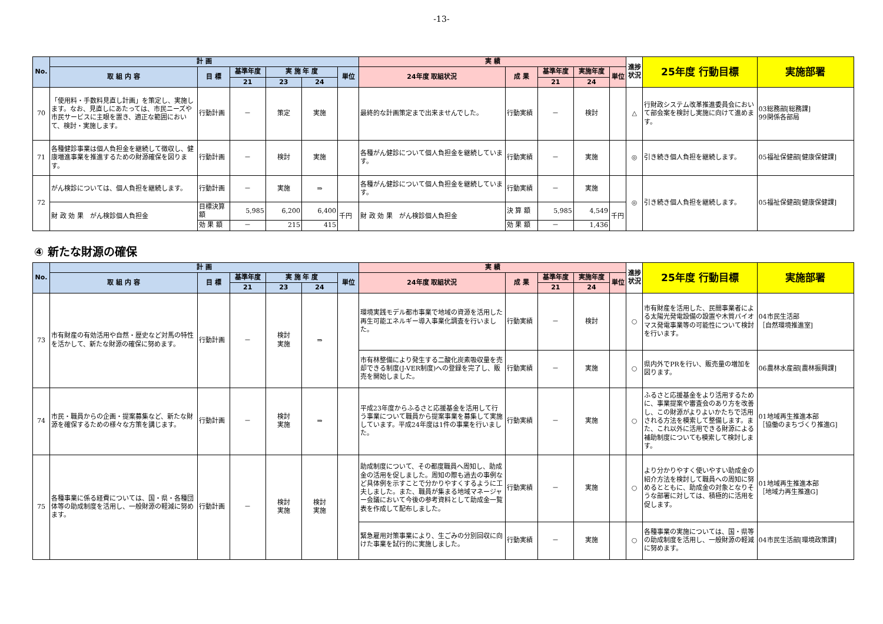-13-
| No. | 計 画 | | | | | | 実 績 | | | | | 進捗状況 | 25年度 行動目標 | 実施部署 |
| --- | --- | --- | --- | --- | --- | --- | --- | --- | --- | --- | --- | --- | --- | --- |
| | 取 組 内 容 | 目 標 | 基準年度 | 実 施 年 度 | | 単位 | 24年度 取組状況 | 成 果 | 基準年度 | 実施年度 | 単位 | | | |
| | | | 21 | 23 | 24 | | | | 21 | 24 | | | | |
| 70 | 「使用料・手数料見直し計画」を策定し、実施します。なお、見直しにあたっては、市民ニーズや市民サービスに主眼を置き、適正な範囲において、検討・実施します。 | 行動計画 | － | 策定 | 実施 | | 最終的な計画策定まで出来ませんでした。 | 行動実績 | － | 検討 | | △ | 行財政システム改革推進委員会において部会案を検討し実施に向けて進めます。 | 03総務部[総務課] 99関係各部局 |
| 71 | 各種健診事業は個人負担金を継続して徴収し、健康増進事業を推進するための財源確保を図ります。 | 行動計画 | － | 検討 | 実施 | | 各種がん健診について個人負担金を継続しています。 | 行動実績 | － | 実施 | | ◎ | 引き続き個人負担を継続します。 | 05福祉保健部[健康保健課] |
| 72 | がん検診については、個人負担を継続します。 | 行動計画 | － | 実施 | ⇒ | | 各種がん健診について個人負担金を継続しています。 | 行動実績 | － | 実施 | | ◎ | 引き続き個人負担を継続します。 | 05福祉保健部[健康保健課] |
| | 財 政 効 果 がん検診個人負担金 | 目標決算額 | 5,985 | 6,200 | 6,400 | 千円 | 財 政 効 果 がん検診個人負担金 | 決 算 額 | 5,985 | 4,549 | 千円 | | | |
| | | 効 果 額 | － | 215 | 415 | | | 効 果 額 | － | 1,436 | | | | |
④ 新たな財源の確保
| No. | 計 画 | | | | | | 実 績 | | | | | 進捗状況 | 25年度 行動目標 | 実施部署 |
| --- | --- | --- | --- | --- | --- | --- | --- | --- | --- | --- | --- | --- | --- | --- |
| | 取 組 内 容 | 目 標 | 基準年度 | 実 施 年 度 | | 単位 | 24年度 取組状況 | 成 果 | 基準年度 | 実施年度 | 単位 | | | |
| | | | 21 | 23 | 24 | | | | 21 | 24 | | | | |
| 73 | 市有財産の有効活用や自然・歴史など対馬の特性を活かして、新たな財源の確保に努めます。 | 行動計画 | － | 検討 実施 | ⇒ | | 環境実践モデル都市事業で地域の資源を活用した再生可能エネルギー導入事業化調査を行いました。 | 行動実績 | － | 検討 | | ○ | 市有財産を活用した、民間事業者による太陽光発電設備の設置や木質バイオマス発電事業等の可能性について検討を行います。 | 04市民生活部 ［自然環境推進室] |
| | | | | | | | 市有林整備により発生する二酸化炭素吸収量を売却できる制度(J-VER制度)への登録を完了し、販売を開始しました。 | 行動実績 | － | 実施 | | ○ | 県内外でPRを行い、販売量の増加を図ります。 | 06農林水産部[農林振興課] |
| 74 | 市民・職員からの企画・提案募集など、新たな財源を確保するための様々な方策を講じます。 | 行動計画 | － | 検討 実施 | ⇒ | | 平成23年度からふるさと応援基金を活用して行う事業について職員から提案事業を募集して実施しています。平成24年度は1件の事業を行いました。 | 行動実績 | － | 実施 | | ○ | ふるさと応援基金をより活用するために、事業提案や審査会のあり方を改善し、この財源がよりよいかたちで活用される方法を模索して整備します。また、これ以外に活用できる財源による補助制度についても模索して検討します。 | 01地域再生推進本部 ［協働のまちづくり推進G] |
| 75 | 各種事業に係る経費については、国・県・各種団体等の助成制度を活用し、一般財源の軽減に努めます。 | 行動計画 | － | 検討 実施 | 検討 実施 | | 助成制度について、その都度職員へ周知し、助成金の活用を促しました。周知の際も過去の事例など具体例を示すことで分かりやすくするように工夫しました。また、職員が集まる地域マネージャー会議において今後の参考資料として助成金一覧表を作成して配布しました。 | 行動実績 | － | 実施 | | ○ | より分かりやすく使いやすい助成金の紹介方法を検討して職員への周知に努めるとともに、助成金の対象となりそうな部署に対しては、積極的に活用を促します。 | 01地域再生推進本部 ［地域力再生推進G] |
| | | | | | | | 緊急雇用対策事業により、生ごみの分別回収に向けた事業を試行的に実施しました。 | 行動実績 | － | 実施 | | ○ | 各種事業の実施については、国・県等の助成制度を活用し、一般財源の軽減に努めます。 | 04市民生活部[環境政策課] |